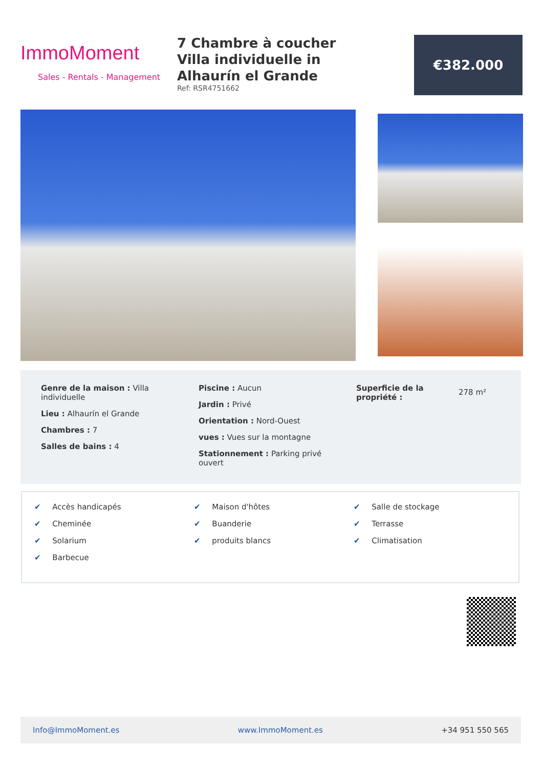ImmoMoment
Sales - Rentals - Management
7 Chambre à coucher Villa individuelle in Alhaurín el Grande
Ref: RSR4751662
€382.000
Genre de la maison : Villa individuelle
Lieu : Alhaurín el Grande
Chambres : 7
Salles de bains : 4
Piscine : Aucun
Jardin : Privé
Orientation : Nord-Ouest
vues : Vues sur la montagne
Stationnement : Parking privé ouvert
Superficie de la propriété :
278 m²
✔ Accès handicapés
✔ Cheminée
✔ Solarium
✔ Barbecue
✔ Maison d'hôtes
✔ Buanderie
✔ produits blancs
✔ Salle de stockage
✔ Terrasse
✔ Climatisation
Info@ImmoMoment.es www.ImmoMoment.es +34 951 550 565